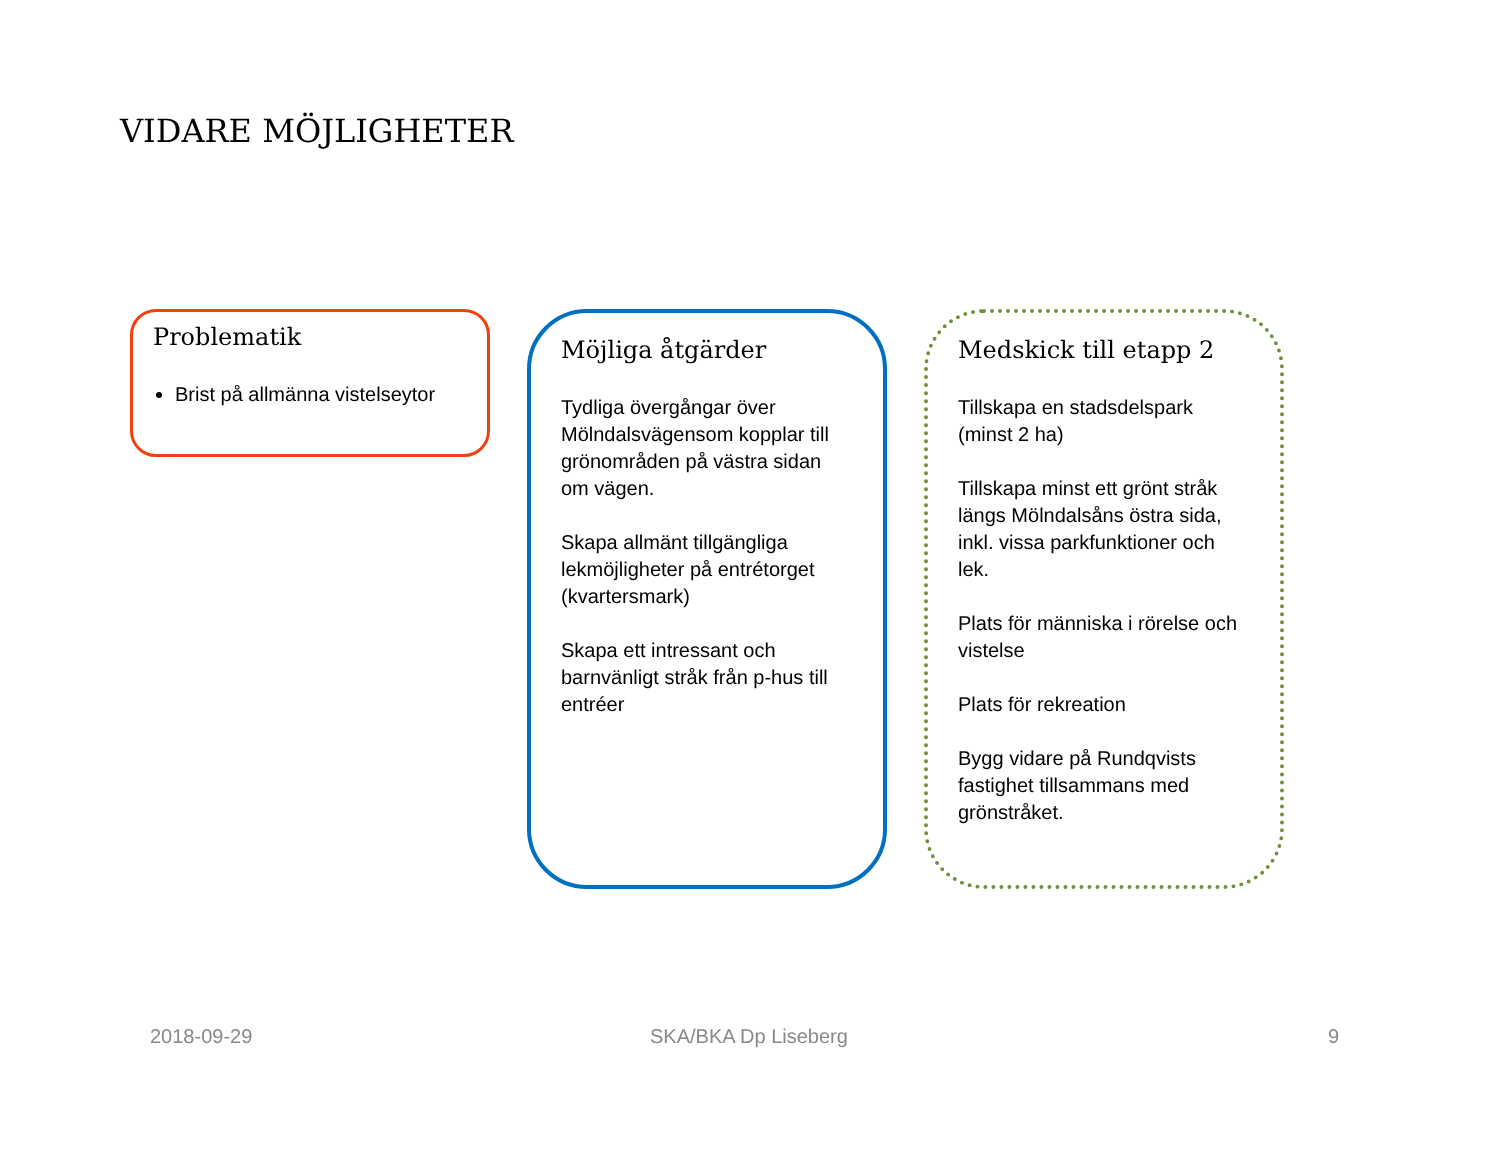VIDARE MÖJLIGHETER
Problematik
Brist på allmänna vistelseytor
Möjliga åtgärder
Tydliga övergångar över Mölndalsvägensom kopplar till grönområden på västra sidan om vägen.
Skapa allmänt tillgängliga lekmöjligheter på entrétorget (kvartersmark)
Skapa ett intressant och barnvänligt stråk från p-hus till entréer
Medskick till etapp 2
Tillskapa en stadsdelspark (minst 2 ha)
Tillskapa minst ett grönt stråk längs Mölndalsåns östra sida, inkl. vissa parkfunktioner och lek.
Plats för människa i rörelse och vistelse
Plats för rekreation
Bygg vidare på Rundqvists fastighet tillsammans med grönstråket.
2018-09-29 SKA/BKA Dp Liseberg 9